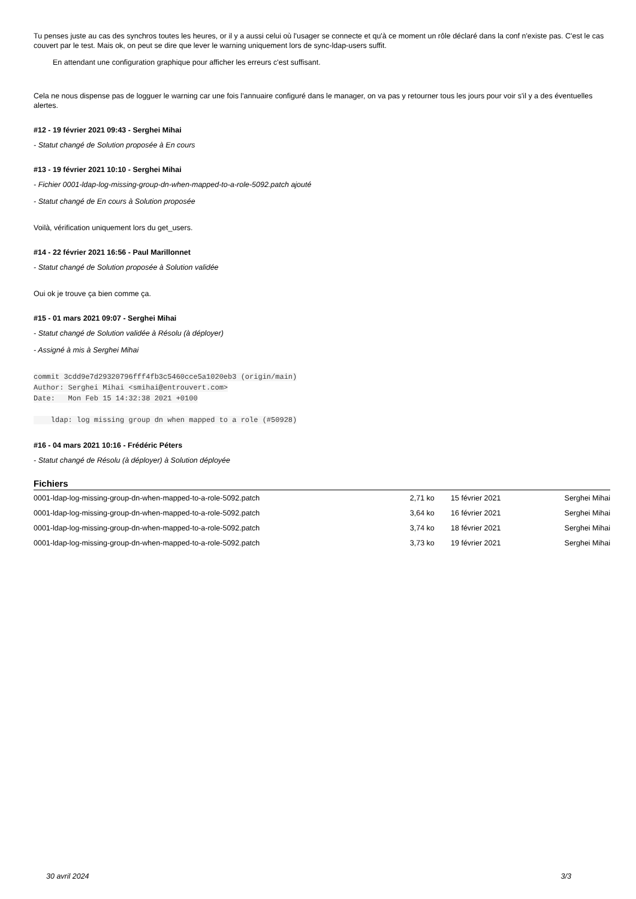Tu penses juste au cas des synchros toutes les heures, or il y a aussi celui où l'usager se connecte et qu'à ce moment un rôle déclaré dans la conf n'existe pas. C'est le cas couvert par le test. Mais ok, on peut se dire que lever le warning uniquement lors de sync-ldap-users suffit.
En attendant une configuration graphique pour afficher les erreurs c'est suffisant.
Cela ne nous dispense pas de logguer le warning car une fois l'annuaire configuré dans le manager, on va pas y retourner tous les jours pour voir s'il y a des éventuelles alertes.
#12 - 19 février 2021 09:43 - Serghei Mihai
- Statut changé de Solution proposée à En cours
#13 - 19 février 2021 10:10 - Serghei Mihai
- Fichier 0001-ldap-log-missing-group-dn-when-mapped-to-a-role-5092.patch ajouté
- Statut changé de En cours à Solution proposée
Voilà, vérification uniquement lors du get_users.
#14 - 22 février 2021 16:56 - Paul Marillonnet
- Statut changé de Solution proposée à Solution validée
Oui ok je trouve ça bien comme ça.
#15 - 01 mars 2021 09:07 - Serghei Mihai
- Statut changé de Solution validée à Résolu (à déployer)
- Assigné à mis à Serghei Mihai
commit 3cdd9e7d29320796fff4fb3c5460cce5a1020eb3 (origin/main)
Author: Serghei Mihai <smihai@entrouvert.com>
Date:   Mon Feb 15 14:32:38 2021 +0100

    ldap: log missing group dn when mapped to a role (#50928)
#16 - 04 mars 2021 10:16 - Frédéric Péters
- Statut changé de Résolu (à déployer) à Solution déployée
Fichiers
| 0001-ldap-log-missing-group-dn-when-mapped-to-a-role-5092.patch | 2,71 ko | 15 février 2021 | Serghei Mihai |
| 0001-ldap-log-missing-group-dn-when-mapped-to-a-role-5092.patch | 3,64 ko | 16 février 2021 | Serghei Mihai |
| 0001-ldap-log-missing-group-dn-when-mapped-to-a-role-5092.patch | 3,74 ko | 18 février 2021 | Serghei Mihai |
| 0001-ldap-log-missing-group-dn-when-mapped-to-a-role-5092.patch | 3,73 ko | 19 février 2021 | Serghei Mihai |
30 avril 2024 3/3